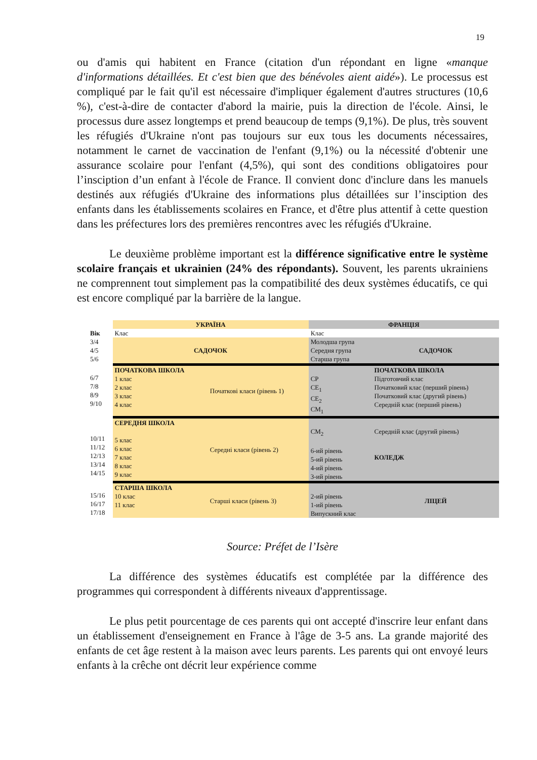19
ou d'amis qui habitent en France (citation d'un répondant en ligne «manque d'informations détaillées. Et c'est bien que des bénévoles aient aidé»). Le processus est compliqué par le fait qu'il est nécessaire d'impliquer également d'autres structures (10,6 %), c'est-à-dire de contacter d'abord la mairie, puis la direction de l'école. Ainsi, le processus dure assez longtemps et prend beaucoup de temps (9,1%). De plus, très souvent les réfugiés d'Ukraine n'ont pas toujours sur eux tous les documents nécessaires, notamment le carnet de vaccination de l'enfant (9,1%) ou la nécessité d'obtenir une assurance scolaire pour l'enfant (4,5%), qui sont des conditions obligatoires pour l’insciption d’un enfant à l'école de France. Il convient donc d'inclure dans les manuels destinés aux réfugiés d'Ukraine des informations plus détaillées sur l’insciption des enfants dans les établissements scolaires en France, et d'être plus attentif à cette question dans les préfectures lors des premières rencontres avec les réfugiés d'Ukraine.
Le deuxième problème important est la différence significative entre le système scolaire français et ukrainien (24% des répondants). Souvent, les parents ukrainiens ne comprennent tout simplement pas la compatibilité des deux systèmes éducatifs, ce qui est encore compliqué par la barrière de la langue.
| | УКРАЇНА | | ФРАНЦІЯ | |
| Вік | Клас | | Клас | |
| 3/4 4/5 5/6 | САДОЧОК | | Молодша група Середня група Старша група | САДОЧОК |
| 6/7 7/8 8/9 9/10 | ПОЧАТКОВА ШКОЛА 1 клас 2 клас 3 клас 4 клас | Початкові класи (рівень 1) | CP CE<sub>1</sub> CE<sub>2</sub> CM<sub>1</sub> | ПОЧАТКОВА ШКОЛА Підготовчий клас Початковий клас (перший рівень) Початковий клас (другий рівень) Середній клас (перший рівень) |
| 10/11 11/12 12/13 13/14 14/15 | СЕРЕДНЯ ШКОЛА 5 клас 6 клас 7 клас 8 клас 9 клас | Середні класи (рівень 2) | CM<sub>2</sub> 6-ий рівень 5-ий рівень 4-ий рівень 3-ий рівень | Середній клас (другий рівень) КОЛЕДЖ |
| 15/16 16/17 17/18 | СТАРША ШКОЛА 10 клас 11 клас | Старші класи (рівень 3) | 2-ий рівень 1-ий рівень Випускний клас | ЛІЦЕЙ |
Source: Préfet de l’Isère
La différence des systèmes éducatifs est complétée par la différence des programmes qui correspondent à différents niveaux d'apprentissage.
Le plus petit pourcentage de ces parents qui ont accepté d'inscrire leur enfant dans un établissement d'enseignement en France à l'âge de 3-5 ans. La grande majorité des enfants de cet âge restent à la maison avec leurs parents. Les parents qui ont envoyé leurs enfants à la crêche ont décrit leur expérience comme